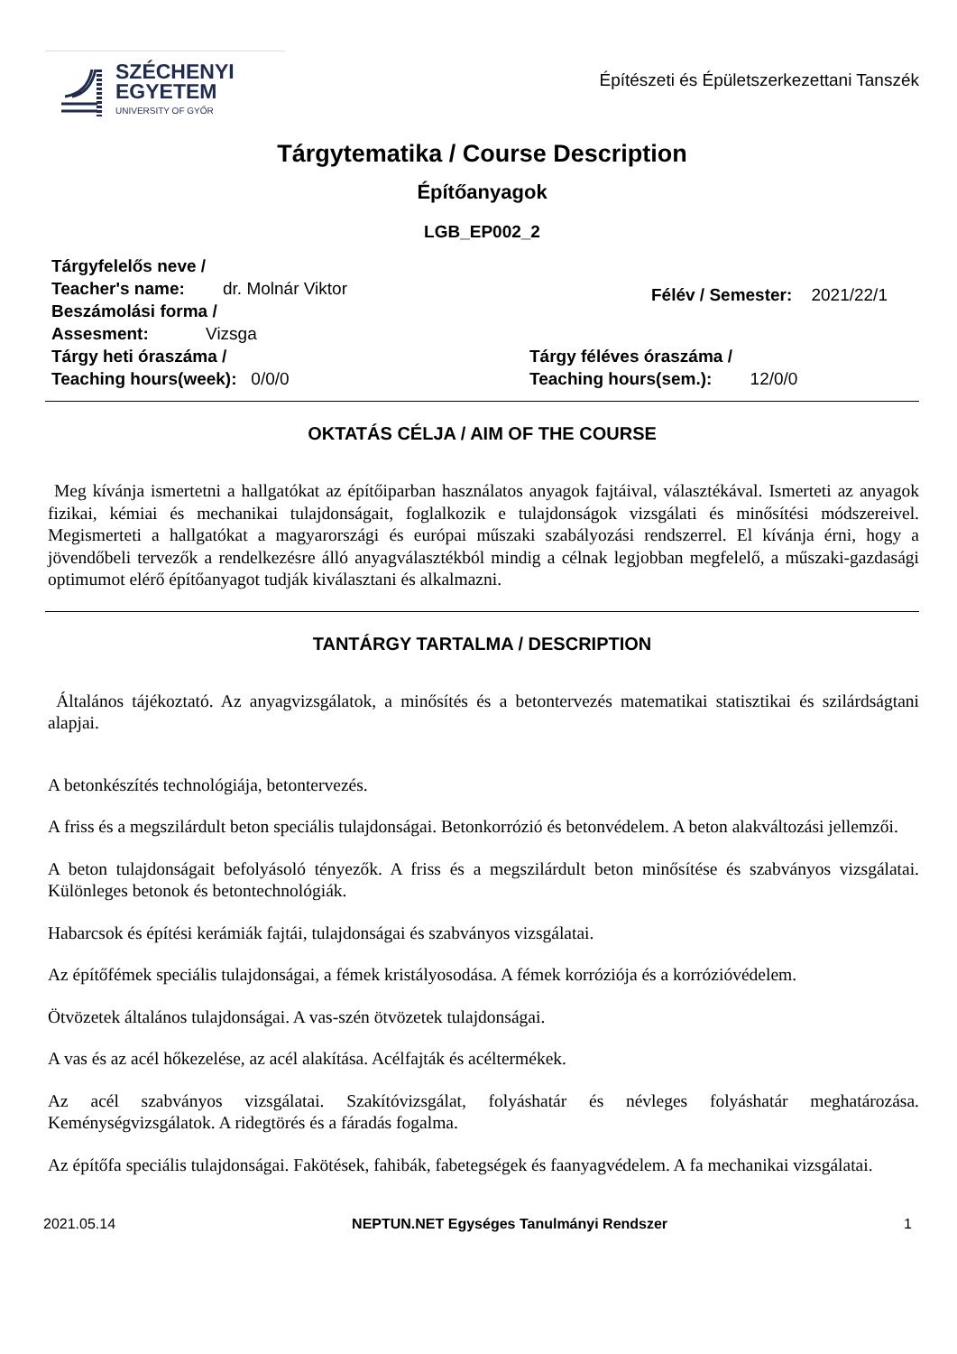SZÉCHENYI
EGYETEM
UNIVERSITY OF GYŐR
Építészeti és Épületszerkezettani Tanszék
Tárgytematika / Course Description
Építőanyagok
LGB_EP002_2
Tárgyfelelős neve /
Teacher's name: dr. Molnár Viktor
Beszámolási forma /
Assesment: Vizsga
Félév / Semester: 2021/22/1
Tárgy heti óraszáma /
Teaching hours(week): 0/0/0
Tárgy féléves óraszáma /
Teaching hours(sem.): 12/0/0
OKTATÁS CÉLJA / AIM OF THE COURSE
Meg kívánja ismertetni a hallgatókat az építőiparban használatos anyagok fajtáival, választékával. Ismerteti az anyagok fizikai, kémiai és mechanikai tulajdonságait, foglalkozik e tulajdonságok vizsgálati és minősítési módszereivel. Megismerteti a hallgatókat a magyarországi és európai műszaki szabályozási rendszerrel. El kívánja érni, hogy a jövendőbeli tervezők a rendelkezésre álló anyagválasztékból mindig a célnak legjobban megfelelő, a műszaki-gazdasági optimumot elérő építőanyagot tudják kiválasztani és alkalmazni.
TANTÁRGY TARTALMA / DESCRIPTION
Általános tájékoztató. Az anyagvizsgálatok, a minősítés és a betontervezés matematikai statisztikai és szilárdságtani alapjai.
A betonkészítés technológiája, betontervezés.
A friss és a megszilárdult beton speciális tulajdonságai. Betonkorrózió és betonvédelem. A beton alakváltozási jellemzői.
A beton tulajdonságait befolyásoló tényezők. A friss és a megszilárdult beton minősítése és szabványos vizsgálatai. Különleges betonok és betontechnológiák.
Habarcsok és építési kerámiák fajtái, tulajdonságai és szabványos vizsgálatai.
Az építőfémek speciális tulajdonságai, a fémek kristályosodása. A fémek korróziója és a korrózióvédelem.
Ötvözetek általános tulajdonságai. A vas-szén ötvözetek tulajdonságai.
A vas és az acél hőkezelése, az acél alakítása. Acélfajták és acéltermékek.
Az acél szabványos vizsgálatai. Szakítóvizsgálat, folyáshatár és névleges folyáshatár meghatározása. Keménységvizsgálatok. A ridegtörés és a fáradás fogalma.
Az építőfa speciális tulajdonságai. Fakötések, fahibák, fabetegségek és faanyagvédelem. A fa mechanikai vizsgálatai.
2021.05.14 NEPTUN.NET Egységes Tanulmányi Rendszer 1